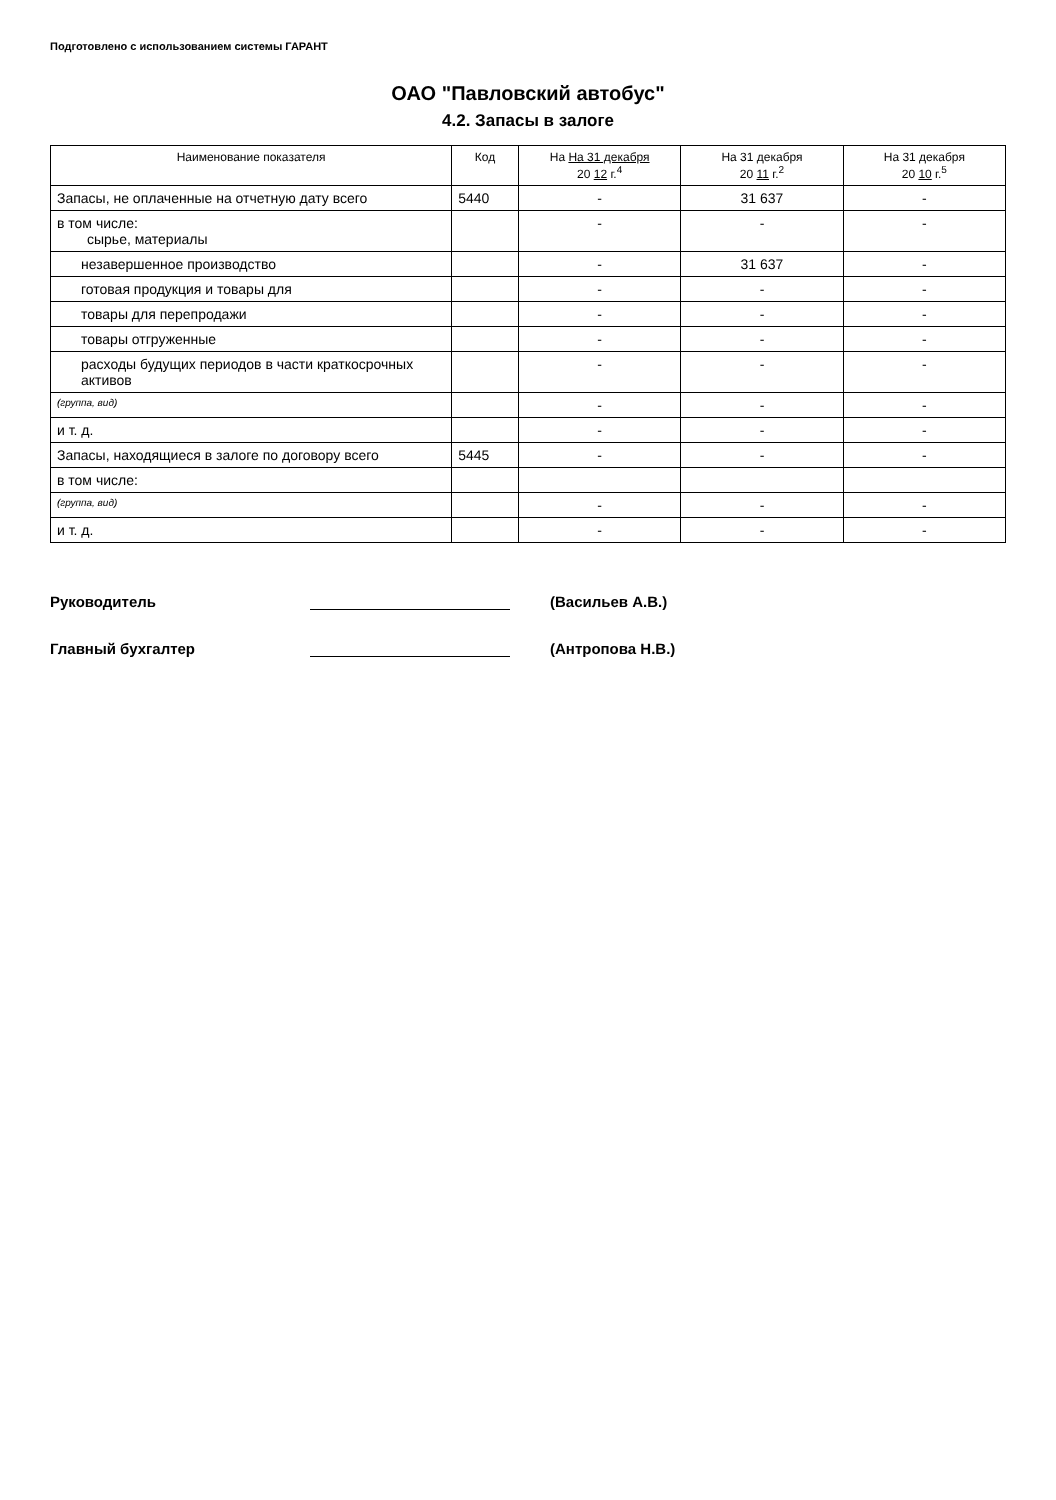Подготовлено с использованием системы ГАРАНТ
ОАО "Павловский автобус"
4.2. Запасы в залоге
| Наименование показателя | Код | На На 31 декабря 20 12 г.<sup>4</sup> | На 31 декабря 20 11 г.<sup>2</sup> | На 31 декабря 20 10 г.<sup>5</sup> |
| --- | --- | --- | --- | --- |
| Запасы, не оплаченные на отчетную дату всего | 5440 | - | 31 637 | - |
| в том числе: сырье, материалы | | - | - | - |
| незавершенное производство | | - | 31 637 | - |
| готовая продукция и товары для | | - | - | - |
| товары для перепродажи | | - | - | - |
| товары отгруженные | | - | - | - |
| расходы будущих периодов в части краткосрочных активов | | - | - | - |
| (группа, вид) | | - | - | - |
| и т. д. | | - | - | - |
| Запасы, находящиеся в залоге по договору всего | 5445 | - | - | - |
| в том числе: | | | | |
| (группа, вид) | | - | - | - |
| и т. д. | | - | - | - |
Руководитель (Васильев А.В.)
Главный бухгалтер (Антропова Н.В.)